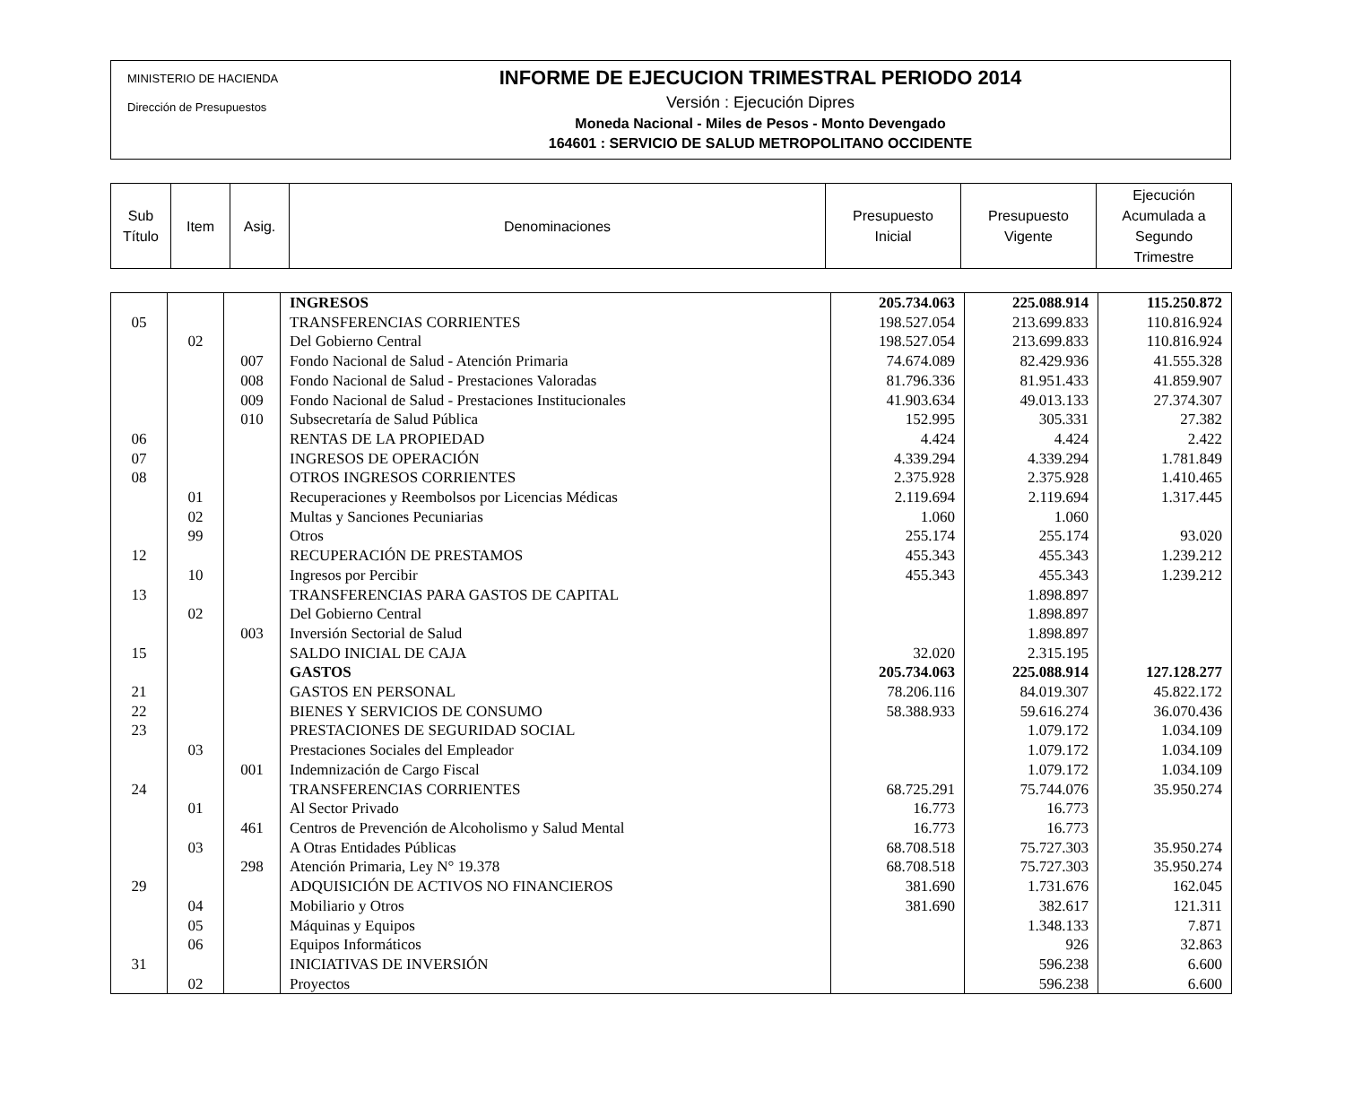MINISTERIO DE HACIENDA
Dirección de Presupuestos
INFORME DE EJECUCION TRIMESTRAL PERIODO 2014
Versión : Ejecución Dipres
Moneda Nacional - Miles de Pesos - Monto Devengado
164601 : SERVICIO DE SALUD METROPOLITANO OCCIDENTE
| Sub Título | Item | Asig. | Denominaciones | Presupuesto Inicial | Presupuesto Vigente | Ejecución Acumulada a Segundo Trimestre |
| --- | --- | --- | --- | --- | --- | --- |
| | | | INGRESOS | 205.734.063 | 225.088.914 | 115.250.872 |
| 05 | | | TRANSFERENCIAS CORRIENTES | 198.527.054 | 213.699.833 | 110.816.924 |
| | 02 | | Del Gobierno Central | 198.527.054 | 213.699.833 | 110.816.924 |
| | | 007 | Fondo Nacional de Salud - Atención Primaria | 74.674.089 | 82.429.936 | 41.555.328 |
| | | 008 | Fondo Nacional de Salud - Prestaciones Valoradas | 81.796.336 | 81.951.433 | 41.859.907 |
| | | 009 | Fondo Nacional de Salud - Prestaciones Institucionales | 41.903.634 | 49.013.133 | 27.374.307 |
| | | 010 | Subsecretaría de Salud Pública | 152.995 | 305.331 | 27.382 |
| 06 | | | RENTAS DE LA PROPIEDAD | 4.424 | 4.424 | 2.422 |
| 07 | | | INGRESOS DE OPERACIÓN | 4.339.294 | 4.339.294 | 1.781.849 |
| 08 | | | OTROS INGRESOS CORRIENTES | 2.375.928 | 2.375.928 | 1.410.465 |
| | 01 | | Recuperaciones y Reembolsos por Licencias Médicas | 2.119.694 | 2.119.694 | 1.317.445 |
| | 02 | | Multas y Sanciones Pecuniarias | 1.060 | 1.060 | |
| | 99 | | Otros | 255.174 | 255.174 | 93.020 |
| 12 | | | RECUPERACIÓN DE PRESTAMOS | 455.343 | 455.343 | 1.239.212 |
| | 10 | | Ingresos por Percibir | 455.343 | 455.343 | 1.239.212 |
| 13 | | | TRANSFERENCIAS PARA GASTOS DE CAPITAL | | 1.898.897 | |
| | 02 | | Del Gobierno Central | | 1.898.897 | |
| | | 003 | Inversión Sectorial de Salud | | 1.898.897 | |
| 15 | | | SALDO INICIAL DE CAJA | 32.020 | 2.315.195 | |
| | | | GASTOS | 205.734.063 | 225.088.914 | 127.128.277 |
| 21 | | | GASTOS EN PERSONAL | 78.206.116 | 84.019.307 | 45.822.172 |
| 22 | | | BIENES Y SERVICIOS DE CONSUMO | 58.388.933 | 59.616.274 | 36.070.436 |
| 23 | | | PRESTACIONES DE SEGURIDAD SOCIAL | | 1.079.172 | 1.034.109 |
| | 03 | | Prestaciones Sociales del Empleador | | 1.079.172 | 1.034.109 |
| | | 001 | Indemnización de Cargo Fiscal | | 1.079.172 | 1.034.109 |
| 24 | | | TRANSFERENCIAS CORRIENTES | 68.725.291 | 75.744.076 | 35.950.274 |
| | 01 | | Al Sector Privado | 16.773 | 16.773 | |
| | | 461 | Centros de Prevención de Alcoholismo y Salud Mental | 16.773 | 16.773 | |
| | 03 | | A Otras Entidades Públicas | 68.708.518 | 75.727.303 | 35.950.274 |
| | | 298 | Atención Primaria, Ley N° 19.378 | 68.708.518 | 75.727.303 | 35.950.274 |
| 29 | | | ADQUISICIÓN DE ACTIVOS NO FINANCIEROS | 381.690 | 1.731.676 | 162.045 |
| | 04 | | Mobiliario y Otros | 381.690 | 382.617 | 121.311 |
| | 05 | | Máquinas y Equipos | | 1.348.133 | 7.871 |
| | 06 | | Equipos Informáticos | | 926 | 32.863 |
| 31 | | | INICIATIVAS DE INVERSIÓN | | 596.238 | 6.600 |
| | 02 | | Proyectos | | 596.238 | 6.600 |